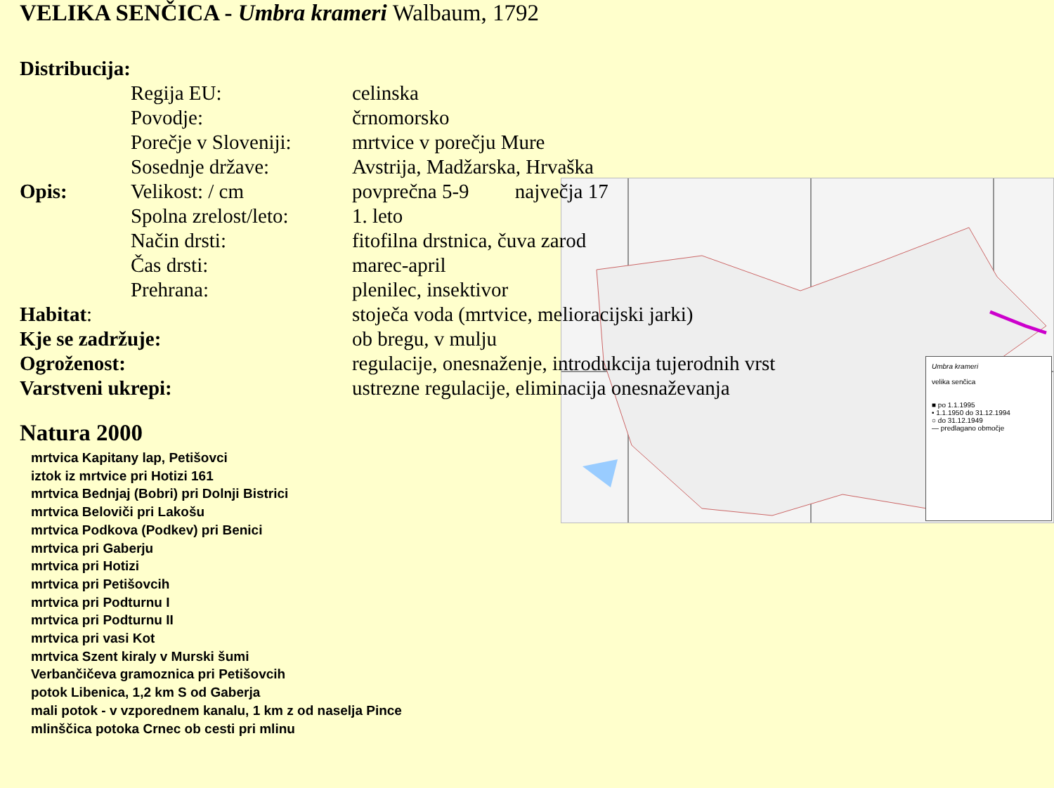VELIKA SENČICA - Umbra krameri Walbaum, 1792
Umbra krameri
velika senčica
■ po 1.1.1995
• 1.1.1950 do 31.12.1994
○ do 31.12.1949
— predlagano območje
| Distribucija: | | |
| | Regija EU: | celinska |
| | Povodje: | črnomorsko |
| | Porečje v Sloveniji: | mrtvice v porečju Mure |
| | Sosednje države: | Avstrija, Madžarska, Hrvaška |
| Opis: | Velikost: / cm | povprečna 5-9 največja 17 |
| | Spolna zrelost/leto: | 1. leto |
| | Način drsti: | fitofilna drstnica, čuva zarod |
| | Čas drsti: | marec-april |
| | Prehrana: | plenilec, insektivor |
| Habitat : | | stoječa voda (mrtvice, melioracijski jarki) |
| Kje se zadržuje: | | ob bregu, v mulju |
| Ogroženost: | | regulacije, onesnaženje, introdukcija tujerodnih vrst |
| Varstveni ukrepi: | | ustrezne regulacije, eliminacija onesnaževanja |
Natura 2000
mrtvica Kapitany lap, Petišovci
iztok iz mrtvice pri Hotizi 161
mrtvica Bednjaj (Bobri) pri Dolnji Bistrici
mrtvica Beloviči pri Lakošu
mrtvica Podkova (Podkev) pri Benici
mrtvica pri Gaberju
mrtvica pri Hotizi
mrtvica pri Petišovcih
mrtvica pri Podturnu I
mrtvica pri Podturnu II
mrtvica pri vasi Kot
mrtvica Szent kiraly v Murski šumi
Verbančičeva gramoznica pri Petišovcih
potok Libenica, 1,2 km S od Gaberja
mali potok - v vzporednem kanalu, 1 km z od naselja Pince
mlinščica potoka Crnec ob cesti pri mlinu